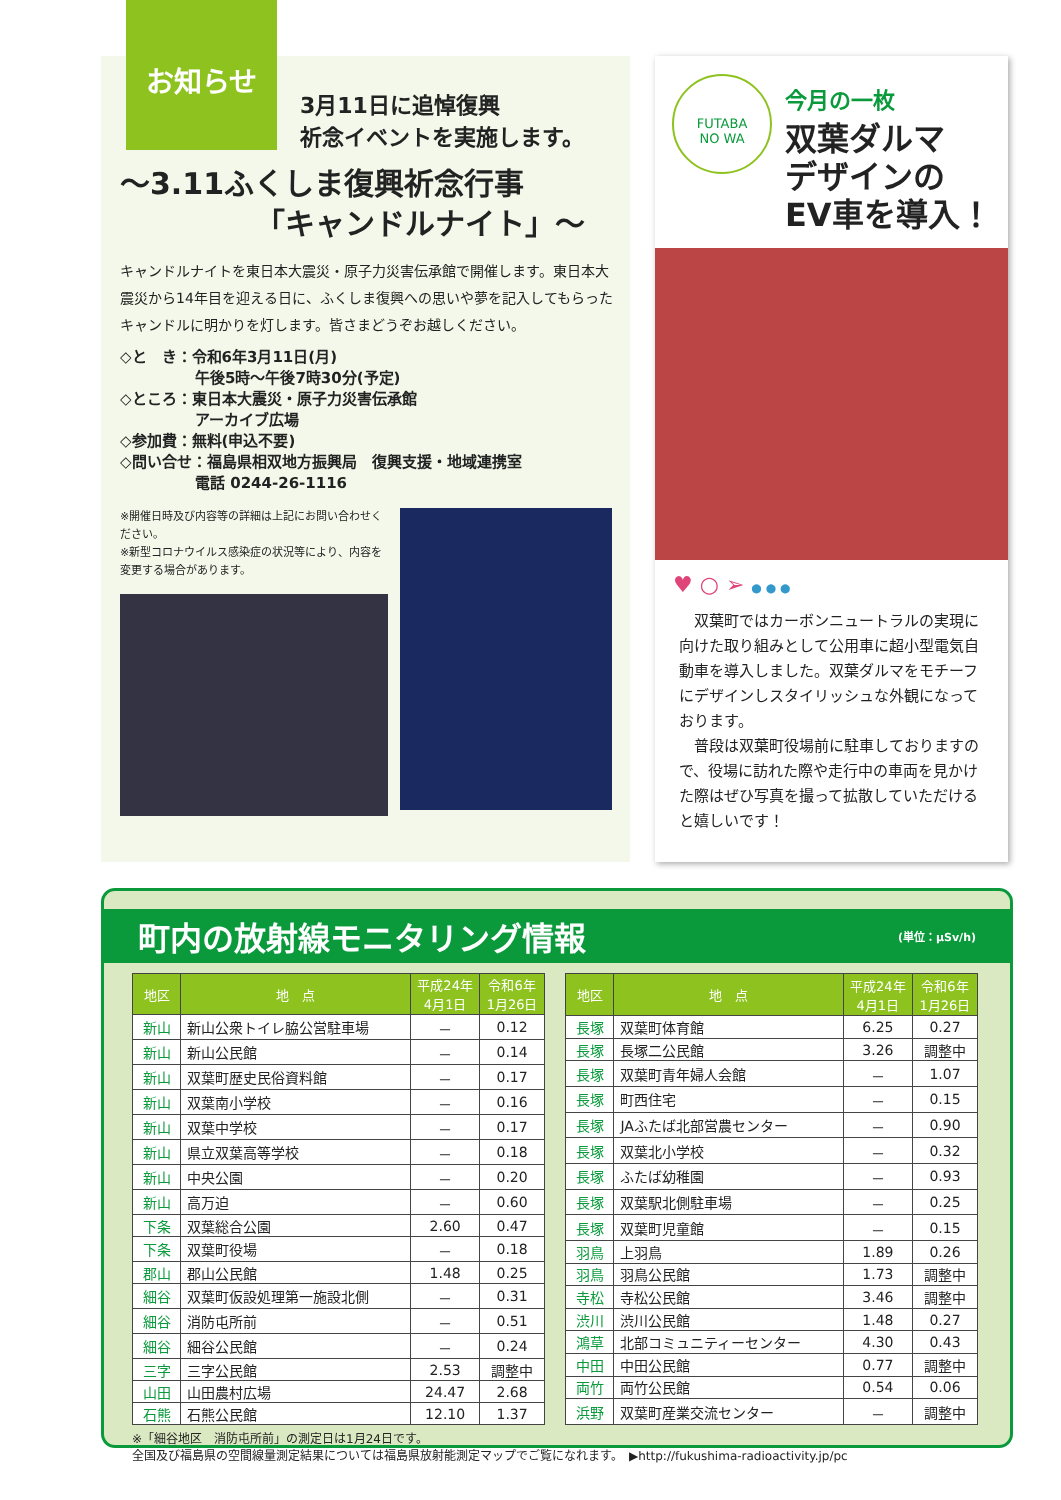お知らせ
3月11日に追悼復興
祈念イベントを実施します。
～3.11ふくしま復興祈念行事
　　　　　「キャンドルナイト」～
キャンドルナイトを東日本大震災・原子力災害伝承館で開催します。東日本大震災から14年目を迎える日に、ふくしま復興への思いや夢を記入してもらったキャンドルに明かりを灯します。皆さまどうぞお越しください。
◇と　き：令和6年3月11日(月)
　　　　　午後5時～午後7時30分(予定)
◇ところ：東日本大震災・原子力災害伝承館
　　　　　アーカイブ広場
◇参加費：無料(申込不要)
◇問い合せ：福島県相双地方振興局　復興支援・地域連携室
　　　　　電話 0244-26-1116
※開催日時及び内容等の詳細は上記にお問い合わせください。
※新型コロナウイルス感染症の状況等により、内容を変更する場合があります。
FUTABA
NO WA
今月の一枚
双葉ダルマ
デザインの
EV車を導入！
♥ ○ ➢ ● ● ●
　双葉町ではカーボンニュートラルの実現に向けた取り組みとして公用車に超小型電気自動車を導入しました。双葉ダルマをモチーフにデザインしスタイリッシュな外観になっております。
　普段は双葉町役場前に駐車しておりますので、役場に訪れた際や走行中の車両を見かけた際はぜひ写真を撮って拡散していただけると嬉しいです！
町内の放射線モニタリング情報 (単位：μSv/h)
| 地区 | 地 点 | 平成24年 4月1日 | 令和6年 1月26日 |
| --- | --- | --- | --- |
| 新山 | 新山公衆トイレ脇公営駐車場 | － | 0.12 |
| 新山 | 新山公民館 | － | 0.14 |
| 新山 | 双葉町歴史民俗資料館 | － | 0.17 |
| 新山 | 双葉南小学校 | － | 0.16 |
| 新山 | 双葉中学校 | － | 0.17 |
| 新山 | 県立双葉高等学校 | － | 0.18 |
| 新山 | 中央公園 | － | 0.20 |
| 新山 | 高万迫 | － | 0.60 |
| 下条 | 双葉総合公園 | 2.60 | 0.47 |
| 下条 | 双葉町役場 | － | 0.18 |
| 郡山 | 郡山公民館 | 1.48 | 0.25 |
| 細谷 | 双葉町仮設処理第一施設北側 | － | 0.31 |
| 細谷 | 消防屯所前 | － | 0.51 |
| 細谷 | 細谷公民館 | － | 0.24 |
| 三字 | 三字公民館 | 2.53 | 調整中 |
| 山田 | 山田農村広場 | 24.47 | 2.68 |
| 石熊 | 石熊公民館 | 12.10 | 1.37 |
| 地区 | 地 点 | 平成24年 4月1日 | 令和6年 1月26日 |
| --- | --- | --- | --- |
| 長塚 | 双葉町体育館 | 6.25 | 0.27 |
| 長塚 | 長塚二公民館 | 3.26 | 調整中 |
| 長塚 | 双葉町青年婦人会館 | － | 1.07 |
| 長塚 | 町西住宅 | － | 0.15 |
| 長塚 | JAふたば北部営農センター | － | 0.90 |
| 長塚 | 双葉北小学校 | － | 0.32 |
| 長塚 | ふたば幼稚園 | － | 0.93 |
| 長塚 | 双葉駅北側駐車場 | － | 0.25 |
| 長塚 | 双葉町児童館 | － | 0.15 |
| 羽鳥 | 上羽鳥 | 1.89 | 0.26 |
| 羽鳥 | 羽鳥公民館 | 1.73 | 調整中 |
| 寺松 | 寺松公民館 | 3.46 | 調整中 |
| 渋川 | 渋川公民館 | 1.48 | 0.27 |
| 鴻草 | 北部コミュニティーセンター | 4.30 | 0.43 |
| 中田 | 中田公民館 | 0.77 | 調整中 |
| 両竹 | 両竹公民館 | 0.54 | 0.06 |
| 浜野 | 双葉町産業交流センター | － | 調整中 |
※「細谷地区　消防屯所前」の測定日は1月24日です。
全国及び福島県の空間線量測定結果については福島県放射能測定マップでご覧になれます。　▶http://fukushima-radioactivity.jp/pc